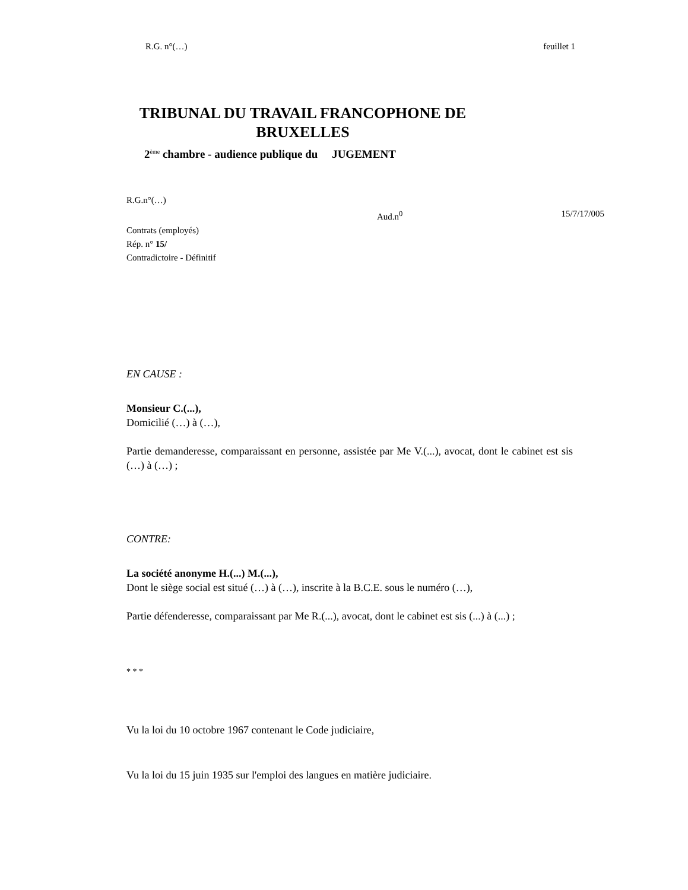R.G. n°(…) feuillet 1
TRIBUNAL DU TRAVAIL FRANCOPHONE DE BRUXELLES
2<sup>ème</sup> chambre - audience publique du JUGEMENT
R.G.n°(…)
Aud.n<sup>0</sup> 15/7/17/005
Contrats (employés)
Rép. n° 15/
Contradictoire - Définitif
EN CAUSE :
Monsieur C.(...),
Domicilié (…) à (…),
Partie demanderesse, comparaissant en personne, assistée par Me V.(...), avocat, dont le cabinet est sis (…) à (…) ;
CONTRE:
La société anonyme H.(...) M.(...),
Dont le siège social est situé (…) à (…), inscrite à la B.C.E. sous le numéro (…),
Partie défenderesse, comparaissant par Me R.(...), avocat, dont le cabinet est sis (...) à (...) ;
* * *
Vu la loi du 10 octobre 1967 contenant le Code judiciaire,
Vu la loi du 15 juin 1935 sur l'emploi des langues en matière judiciaire.